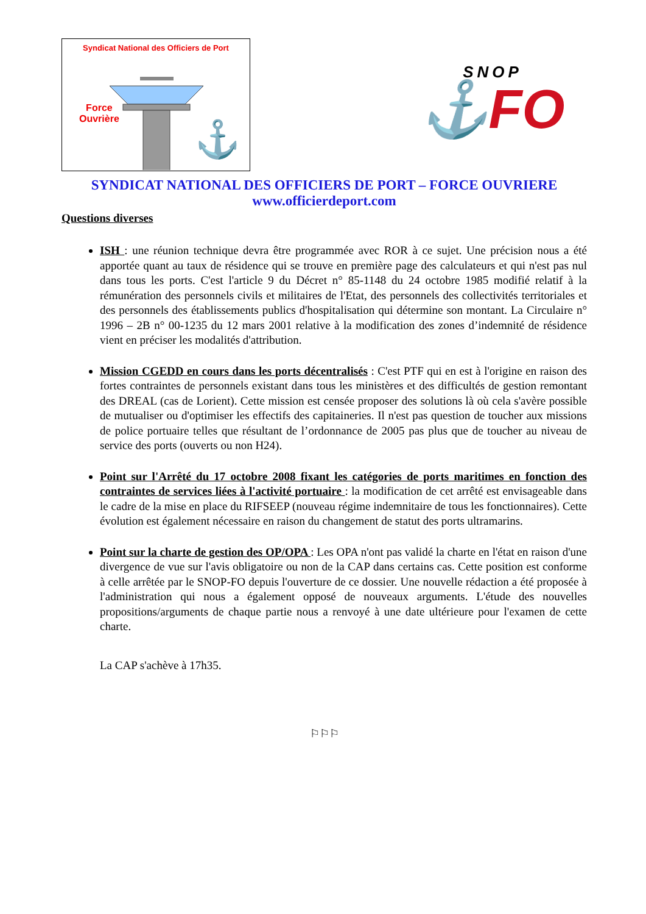Syndicat National des Officiers de Port
⚓
Force
Ouvrière
SNOP
⚓FO
SYNDICAT NATIONAL DES OFFICIERS DE PORT – FORCE OUVRIERE
www.officierdeport.com
Questions diverses
ISH : une réunion technique devra être programmée avec ROR à ce sujet. Une précision nous a été apportée quant au taux de résidence qui se trouve en première page des calculateurs et qui n'est pas nul dans tous les ports. C'est l'article 9 du Décret n° 85-1148 du 24 octobre 1985 modifié relatif à la rémunération des personnels civils et militaires de l'Etat, des personnels des collectivités territoriales et des personnels des établissements publics d'hospitalisation qui détermine son montant. La Circulaire n° 1996 – 2B n° 00-1235 du 12 mars 2001 relative à la modification des zones d’indemnité de résidence vient en préciser les modalités d'attribution.
Mission CGEDD en cours dans les ports décentralisés : C'est PTF qui en est à l'origine en raison des fortes contraintes de personnels existant dans tous les ministères et des difficultés de gestion remontant des DREAL (cas de Lorient). Cette mission est censée proposer des solutions là où cela s'avère possible de mutualiser ou d'optimiser les effectifs des capitaineries. Il n'est pas question de toucher aux missions de police portuaire telles que résultant de l’ordonnance de 2005 pas plus que de toucher au niveau de service des ports (ouverts ou non H24).
Point sur l'Arrêté du 17 octobre 2008 fixant les catégories de ports maritimes en fonction des contraintes de services liées à l'activité portuaire : la modification de cet arrêté est envisageable dans le cadre de la mise en place du RIFSEEP (nouveau régime indemnitaire de tous les fonctionnaires). Cette évolution est également nécessaire en raison du changement de statut des ports ultramarins.
Point sur la charte de gestion des OP/OPA : Les OPA n'ont pas validé la charte en l'état en raison d'une divergence de vue sur l'avis obligatoire ou non de la CAP dans certains cas. Cette position est conforme à celle arrêtée par le SNOP-FO depuis l'ouverture de ce dossier. Une nouvelle rédaction a été proposée à l'administration qui nous a également opposé de nouveaux arguments. L'étude des nouvelles propositions/arguments de chaque partie nous a renvoyé à une date ultérieure pour l'examen de cette charte.
La CAP s'achève à 17h35.
⚐⚐⚐